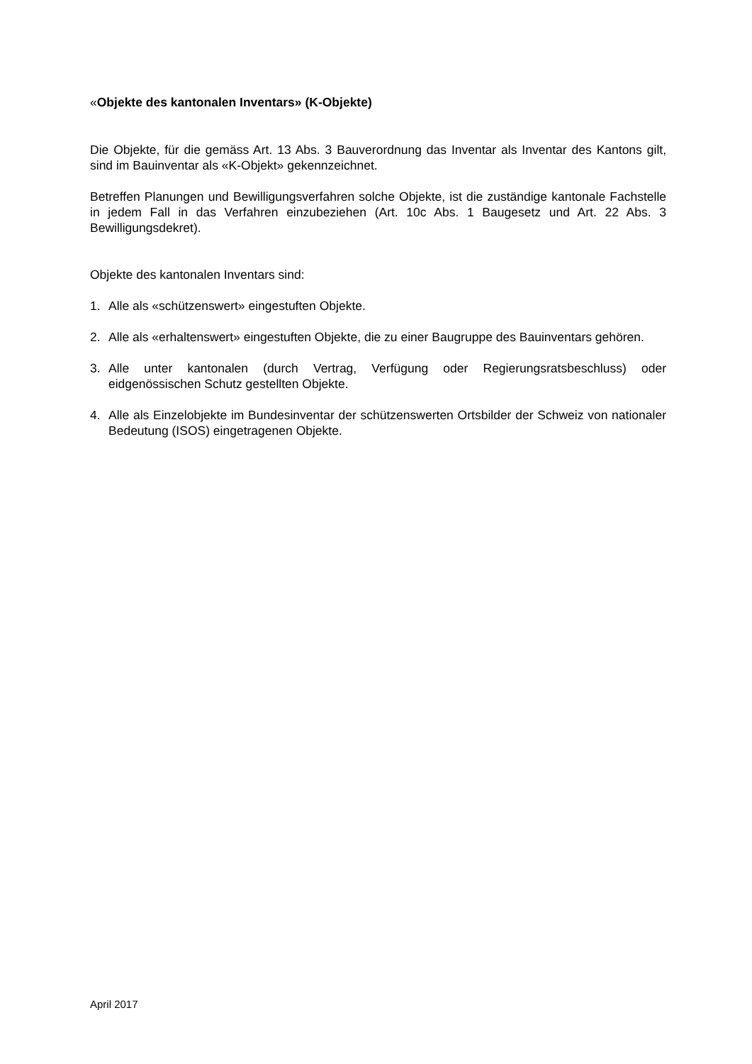«Objekte des kantonalen Inventars» (K-Objekte)
Die Objekte, für die gemäss Art. 13 Abs. 3 Bauverordnung das Inventar als Inventar des Kantons gilt, sind im Bauinventar als «K-Objekt» gekennzeichnet.
Betreffen Planungen und Bewilligungsverfahren solche Objekte, ist die zuständige kantonale Fachstelle in jedem Fall in das Verfahren einzubeziehen (Art. 10c Abs. 1 Baugesetz und Art. 22 Abs. 3 Bewilligungsdekret).
Objekte des kantonalen Inventars sind:
1. Alle als «schützenswert» eingestuften Objekte.
2. Alle als «erhaltenswert» eingestuften Objekte, die zu einer Baugruppe des Bauinventars gehören.
3. Alle unter kantonalen (durch Vertrag, Verfügung oder Regierungsratsbeschluss) oder eidgenössischen Schutz gestellten Objekte.
4. Alle als Einzelobjekte im Bundesinventar der schützenswerten Ortsbilder der Schweiz von nationaler Bedeutung (ISOS) eingetragenen Objekte.
April 2017